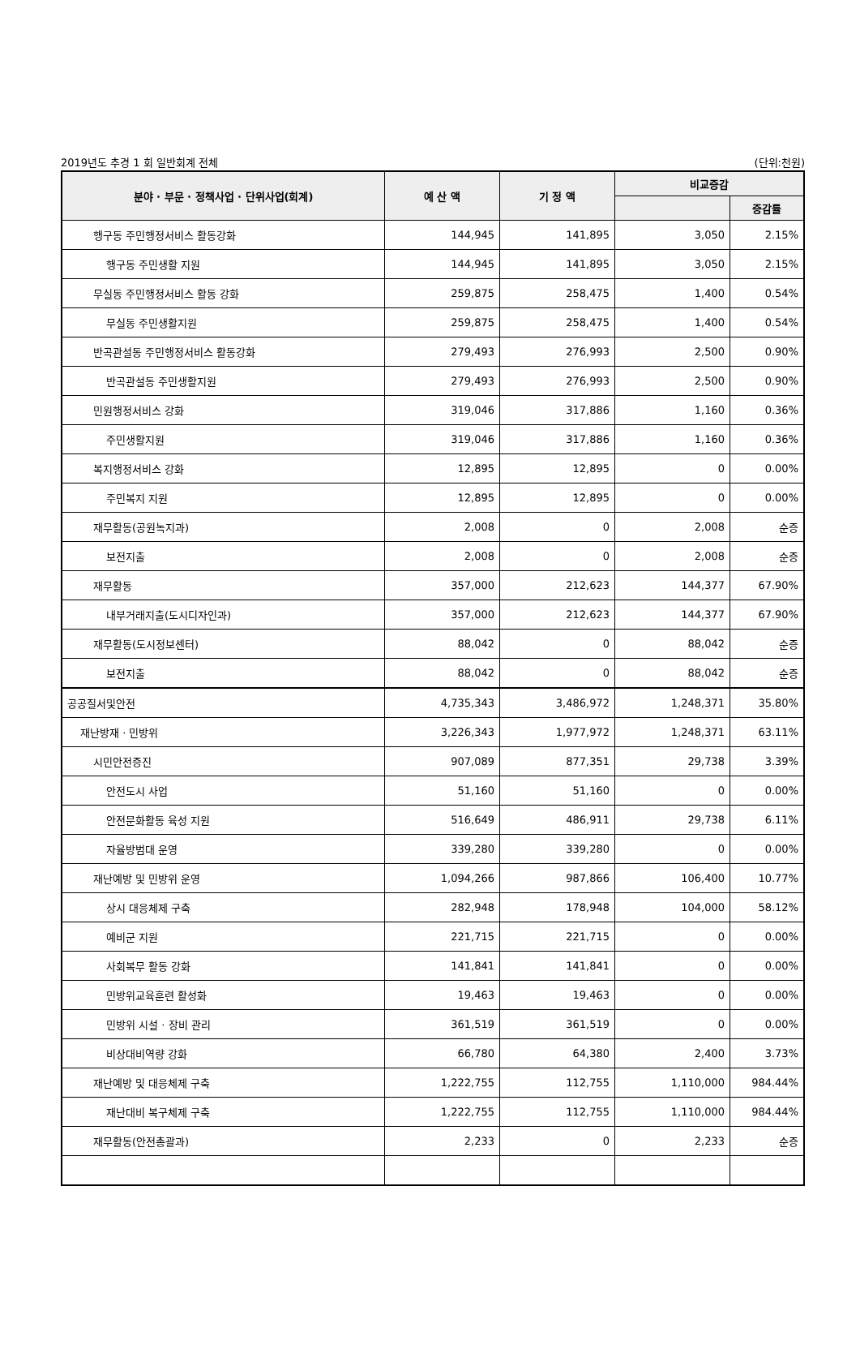2019년도 추경 1 회 일반회계 전체 (단위:천원)
| 분야 · 부문 · 정책사업 · 단위사업(회계) | 예 산 액 | 기 정 액 | 비교증감 | |
| --- | --- | --- | --- | --- |
| | | | | 증감률 |
| 행구동 주민행정서비스 활동강화 | 144,945 | 141,895 | 3,050 | 2.15% |
| 행구동 주민생활 지원 | 144,945 | 141,895 | 3,050 | 2.15% |
| 무실동 주민행정서비스 활동 강화 | 259,875 | 258,475 | 1,400 | 0.54% |
| 무실동 주민생활지원 | 259,875 | 258,475 | 1,400 | 0.54% |
| 반곡관설동 주민행정서비스 활동강화 | 279,493 | 276,993 | 2,500 | 0.90% |
| 반곡관설동 주민생활지원 | 279,493 | 276,993 | 2,500 | 0.90% |
| 민원행정서비스 강화 | 319,046 | 317,886 | 1,160 | 0.36% |
| 주민생활지원 | 319,046 | 317,886 | 1,160 | 0.36% |
| 복지행정서비스 강화 | 12,895 | 12,895 | 0 | 0.00% |
| 주민복지 지원 | 12,895 | 12,895 | 0 | 0.00% |
| 재무활동(공원녹지과) | 2,008 | 0 | 2,008 | 순증 |
| 보전지출 | 2,008 | 0 | 2,008 | 순증 |
| 재무활동 | 357,000 | 212,623 | 144,377 | 67.90% |
| 내부거래지출(도시디자인과) | 357,000 | 212,623 | 144,377 | 67.90% |
| 재무활동(도시정보센터) | 88,042 | 0 | 88,042 | 순증 |
| 보전지출 | 88,042 | 0 | 88,042 | 순증 |
| 공공질서및안전 | 4,735,343 | 3,486,972 | 1,248,371 | 35.80% |
| 재난방재 · 민방위 | 3,226,343 | 1,977,972 | 1,248,371 | 63.11% |
| 시민안전증진 | 907,089 | 877,351 | 29,738 | 3.39% |
| 안전도시 사업 | 51,160 | 51,160 | 0 | 0.00% |
| 안전문화활동 육성 지원 | 516,649 | 486,911 | 29,738 | 6.11% |
| 자율방범대 운영 | 339,280 | 339,280 | 0 | 0.00% |
| 재난예방 및 민방위 운영 | 1,094,266 | 987,866 | 106,400 | 10.77% |
| 상시 대응체제 구축 | 282,948 | 178,948 | 104,000 | 58.12% |
| 예비군 지원 | 221,715 | 221,715 | 0 | 0.00% |
| 사회복무 활동 강화 | 141,841 | 141,841 | 0 | 0.00% |
| 민방위교육훈련 활성화 | 19,463 | 19,463 | 0 | 0.00% |
| 민방위 시설 · 장비 관리 | 361,519 | 361,519 | 0 | 0.00% |
| 비상대비역량 강화 | 66,780 | 64,380 | 2,400 | 3.73% |
| 재난예방 및 대응체제 구축 | 1,222,755 | 112,755 | 1,110,000 | 984.44% |
| 재난대비 복구체제 구축 | 1,222,755 | 112,755 | 1,110,000 | 984.44% |
| 재무활동(안전총괄과) | 2,233 | 0 | 2,233 | 순증 |